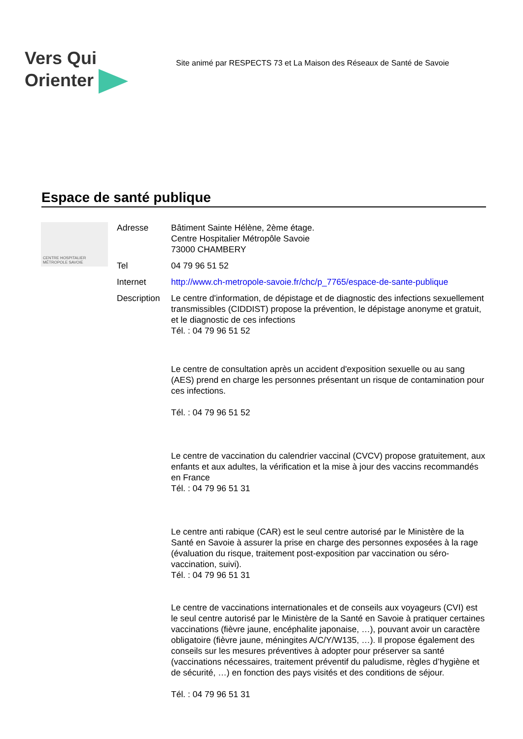Vers Qui
Orienter
Site animé par RESPECTS 73 et La Maison des Réseaux de Santé de Savoie
Espace de santé publique
CENTRE HOSPITALIER MÉTROPOLE SAVOIE
Adresse Bâtiment Sainte Hélène, 2ème étage.
Centre Hospitalier Métropôle Savoie
73000 CHAMBERY
Tel 04 79 96 51 52
Internet http://www.ch-metropole-savoie.fr/chc/p_7765/espace-de-sante-publique
Description
Le centre d'information, de dépistage et de diagnostic des infections sexuellement transmissibles (CIDDIST) propose la prévention, le dépistage anonyme et gratuit, et le diagnostic de ces infections
Tél. : 04 79 96 51 52
Le centre de consultation après un accident d'exposition sexuelle ou au sang (AES) prend en charge les personnes présentant un risque de contamination pour ces infections.
Tél. : 04 79 96 51 52
Le centre de vaccination du calendrier vaccinal (CVCV) propose gratuitement, aux enfants et aux adultes, la vérification et la mise à jour des vaccins recommandés en France
Tél. : 04 79 96 51 31
Le centre anti rabique (CAR) est le seul centre autorisé par le Ministère de la Santé en Savoie à assurer la prise en charge des personnes exposées à la rage (évaluation du risque, traitement post-exposition par vaccination ou séro-vaccination, suivi).
Tél. : 04 79 96 51 31
Le centre de vaccinations internationales et de conseils aux voyageurs (CVI) est le seul centre autorisé par le Ministère de la Santé en Savoie à pratiquer certaines vaccinations (fièvre jaune, encéphalite japonaise, …), pouvant avoir un caractère obligatoire (fièvre jaune, méningites A/C/Y/W135, …). Il propose également des conseils sur les mesures préventives à adopter pour préserver sa santé (vaccinations nécessaires, traitement préventif du paludisme, règles d’hygiène et de sécurité, …) en fonction des pays visités et des conditions de séjour.
Tél. : 04 79 96 51 31